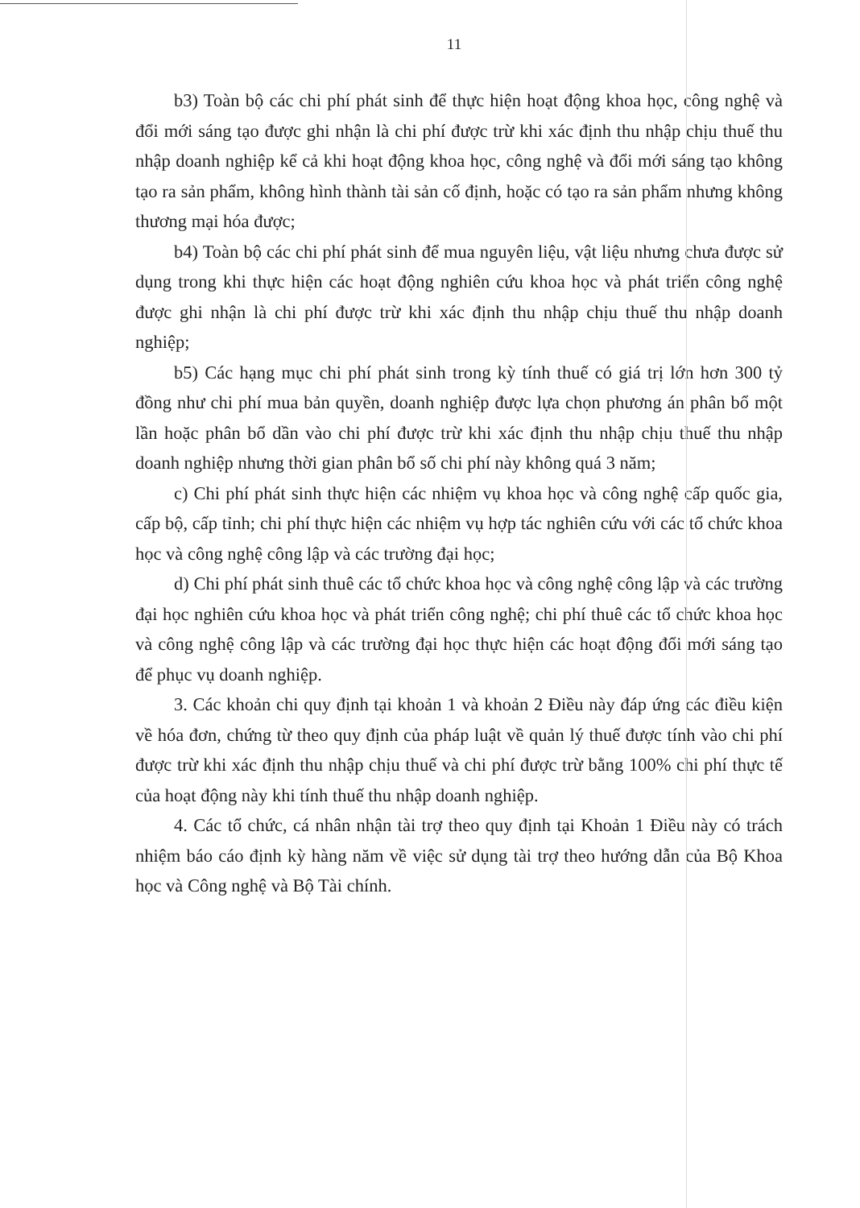11
b3) Toàn bộ các chi phí phát sinh để thực hiện hoạt động khoa học, công nghệ và đổi mới sáng tạo được ghi nhận là chi phí được trừ khi xác định thu nhập chịu thuế thu nhập doanh nghiệp kể cả khi hoạt động khoa học, công nghệ và đổi mới sáng tạo không tạo ra sản phẩm, không hình thành tài sản cố định, hoặc có tạo ra sản phẩm nhưng không thương mại hóa được;
b4) Toàn bộ các chi phí phát sinh để mua nguyên liệu, vật liệu nhưng chưa được sử dụng trong khi thực hiện các hoạt động nghiên cứu khoa học và phát triển công nghệ được ghi nhận là chi phí được trừ khi xác định thu nhập chịu thuế thu nhập doanh nghiệp;
b5) Các hạng mục chi phí phát sinh trong kỳ tính thuế có giá trị lớn hơn 300 tỷ đồng như chi phí mua bản quyền, doanh nghiệp được lựa chọn phương án phân bổ một lần hoặc phân bổ dần vào chi phí được trừ khi xác định thu nhập chịu thuế thu nhập doanh nghiệp nhưng thời gian phân bổ số chi phí này không quá 3 năm;
c) Chi phí phát sinh thực hiện các nhiệm vụ khoa học và công nghệ cấp quốc gia, cấp bộ, cấp tỉnh; chi phí thực hiện các nhiệm vụ hợp tác nghiên cứu với các tổ chức khoa học và công nghệ công lập và các trường đại học;
d) Chi phí phát sinh thuê các tổ chức khoa học và công nghệ công lập và các trường đại học nghiên cứu khoa học và phát triển công nghệ; chi phí thuê các tổ chức khoa học và công nghệ công lập và các trường đại học thực hiện các hoạt động đổi mới sáng tạo để phục vụ doanh nghiệp.
3. Các khoản chi quy định tại khoản 1 và khoản 2 Điều này đáp ứng các điều kiện về hóa đơn, chứng từ theo quy định của pháp luật về quản lý thuế được tính vào chi phí được trừ khi xác định thu nhập chịu thuế và chi phí được trừ bằng 100% chi phí thực tế của hoạt động này khi tính thuế thu nhập doanh nghiệp.
4. Các tổ chức, cá nhân nhận tài trợ theo quy định tại Khoản 1 Điều này có trách nhiệm báo cáo định kỳ hàng năm về việc sử dụng tài trợ theo hướng dẫn của Bộ Khoa học và Công nghệ và Bộ Tài chính.